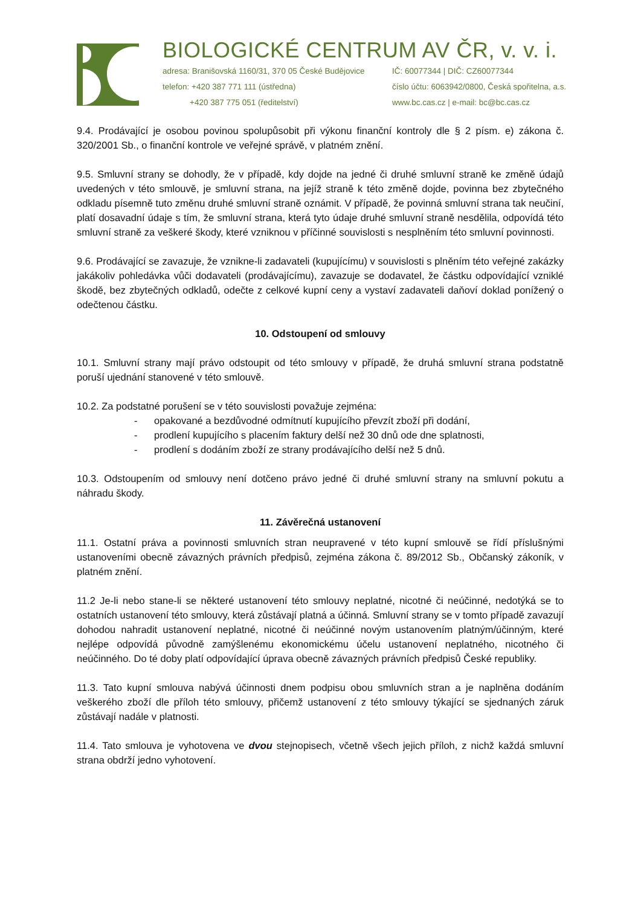BIOLOGICKÉ CENTRUM AV ČR, v. v. i.
adresa: Branišovská 1160/31, 370 05 České Budějovice
IČ: 60077344 | DIČ: CZ60077344
telefon: +420 387 771 111 (ústředna) číslo účtu: 6063942/0800, Česká spořitelna, a.s.
+420 387 775 051 (ředitelství) www.bc.cas.cz | e-mail: bc@bc.cas.cz
9.4. Prodávající je osobou povinou spolupůsobit při výkonu finanční kontroly dle § 2 písm. e) zákona č. 320/2001 Sb., o finanční kontrole ve veřejné správě, v platném znění.
9.5. Smluvní strany se dohodly, že v případě, kdy dojde na jedné či druhé smluvní straně ke změně údajů uvedených v této smlouvě, je smluvní strana, na jejíž straně k této změně dojde, povinna bez zbytečného odkladu písemně tuto změnu druhé smluvní straně oznámit. V případě, že povinná smluvní strana tak neučiní, platí dosavadní údaje s tím, že smluvní strana, která tyto údaje druhé smluvní straně nesdělila, odpovídá této smluvní straně za veškeré škody, které vzniknou v příčinné souvislosti s nesplněním této smluvní povinnosti.
9.6. Prodávající se zavazuje, že vznikne-li zadavateli (kupujícímu) v souvislosti s plněním této veřejné zakázky jakákoliv pohledávka vůči dodavateli (prodávajícímu), zavazuje se dodavatel, že částku odpovídající vzniklé škodě, bez zbytečných odkladů, odečte z celkové kupní ceny a vystaví zadavateli daňoví doklad ponížený o odečtenou částku.
10. Odstoupení od smlouvy
10.1. Smluvní strany mají právo odstoupit od této smlouvy v případě, že druhá smluvní strana podstatně poruší ujednání stanovené v této smlouvě.
10.2. Za podstatné porušení se v této souvislosti považuje zejména:
- opakované a bezdůvodné odmítnutí kupujícího převzít zboží při dodání,
- prodlení kupujícího s placením faktury delší než 30 dnů ode dne splatnosti,
- prodlení s dodáním zboží ze strany prodávajícího delší než 5 dnů.
10.3. Odstoupením od smlouvy není dotčeno právo jedné či druhé smluvní strany na smluvní pokutu a náhradu škody.
11. Závěrečná ustanovení
11.1. Ostatní práva a povinnosti smluvních stran neupravené v této kupní smlouvě se řídí příslušnými ustanoveními obecně závazných právních předpisů, zejména zákona č. 89/2012 Sb., Občanský zákoník, v platném znění.
11.2 Je-li nebo stane-li se některé ustanovení této smlouvy neplatné, nicotné či neúčinné, nedotýká se to ostatních ustanovení této smlouvy, která zůstávají platná a účinná. Smluvní strany se v tomto případě zavazují dohodou nahradit ustanovení neplatné, nicotné či neúčinné novým ustanovením platným/účinným, které nejlépe odpovídá původně zamýšlenému ekonomickému účelu ustanovení neplatného, nicotného či neúčinného. Do té doby platí odpovídající úprava obecně závazných právních předpisů České republiky.
11.3. Tato kupní smlouva nabývá účinnosti dnem podpisu obou smluvních stran a je naplněna dodáním veškerého zboží dle příloh této smlouvy, přičemž ustanovení z této smlouvy týkající se sjednaných záruk zůstávají nadále v platnosti.
11.4. Tato smlouva je vyhotovena ve dvou stejnopisech, včetně všech jejich příloh, z nichž každá smluvní strana obdrží jedno vyhotovení.